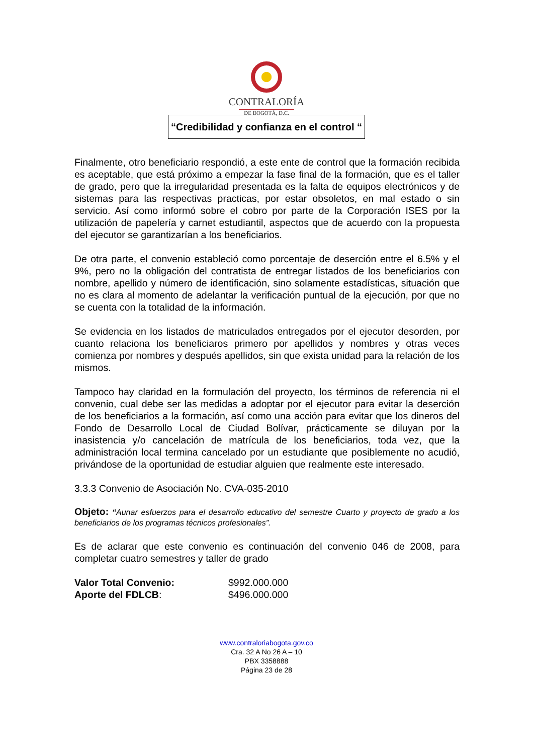CONTRALORÍA
DE BOGOTÁ, D.C.
“Credibilidad y confianza en el control “
Finalmente, otro beneficiario respondió, a este ente de control que la formación recibida es aceptable, que está próximo a empezar la fase final de la formación, que es el taller de grado, pero que la irregularidad presentada es la falta de equipos electrónicos y de sistemas para las respectivas practicas, por estar obsoletos, en mal estado o sin servicio. Así como informó sobre el cobro por parte de la Corporación ISES por la utilización de papelería y carnet estudiantil, aspectos que de acuerdo con la propuesta del ejecutor se garantizarían a los beneficiarios.
De otra parte, el convenio estableció como porcentaje de deserción entre el 6.5% y el 9%, pero no la obligación del contratista de entregar listados de los beneficiarios con nombre, apellido y número de identificación, sino solamente estadísticas, situación que no es clara al momento de adelantar la verificación puntual de la ejecución, por que no se cuenta con la totalidad de la información.
Se evidencia en los listados de matriculados entregados por el ejecutor desorden, por cuanto relaciona los beneficiaros primero por apellidos y nombres y otras veces comienza por nombres y después apellidos, sin que exista unidad para la relación de los mismos.
Tampoco hay claridad en la formulación del proyecto, los términos de referencia ni el convenio, cual debe ser las medidas a adoptar por el ejecutor para evitar la deserción de los beneficiarios a la formación, así como una acción para evitar que los dineros del Fondo de Desarrollo Local de Ciudad Bolívar, prácticamente se diluyan por la inasistencia y/o cancelación de matrícula de los beneficiarios, toda vez, que la administración local termina cancelado por un estudiante que posiblemente no acudió, privándose de la oportunidad de estudiar alguien que realmente este interesado.
3.3.3 Convenio de Asociación No. CVA-035-2010
Objeto: “Aunar esfuerzos para el desarrollo educativo del semestre Cuarto y proyecto de grado a los beneficiarios de los programas técnicos profesionales”.
Es de aclarar que este convenio es continuación del convenio 046 de 2008, para completar cuatro semestres y taller de grado
Valor Total Convenio: $992.000.000 Aporte del FDLCB: $496.000.000
www.contraloriabogota.gov.co
Cra. 32 A No 26 A – 10
PBX 3358888
Página 23 de 28